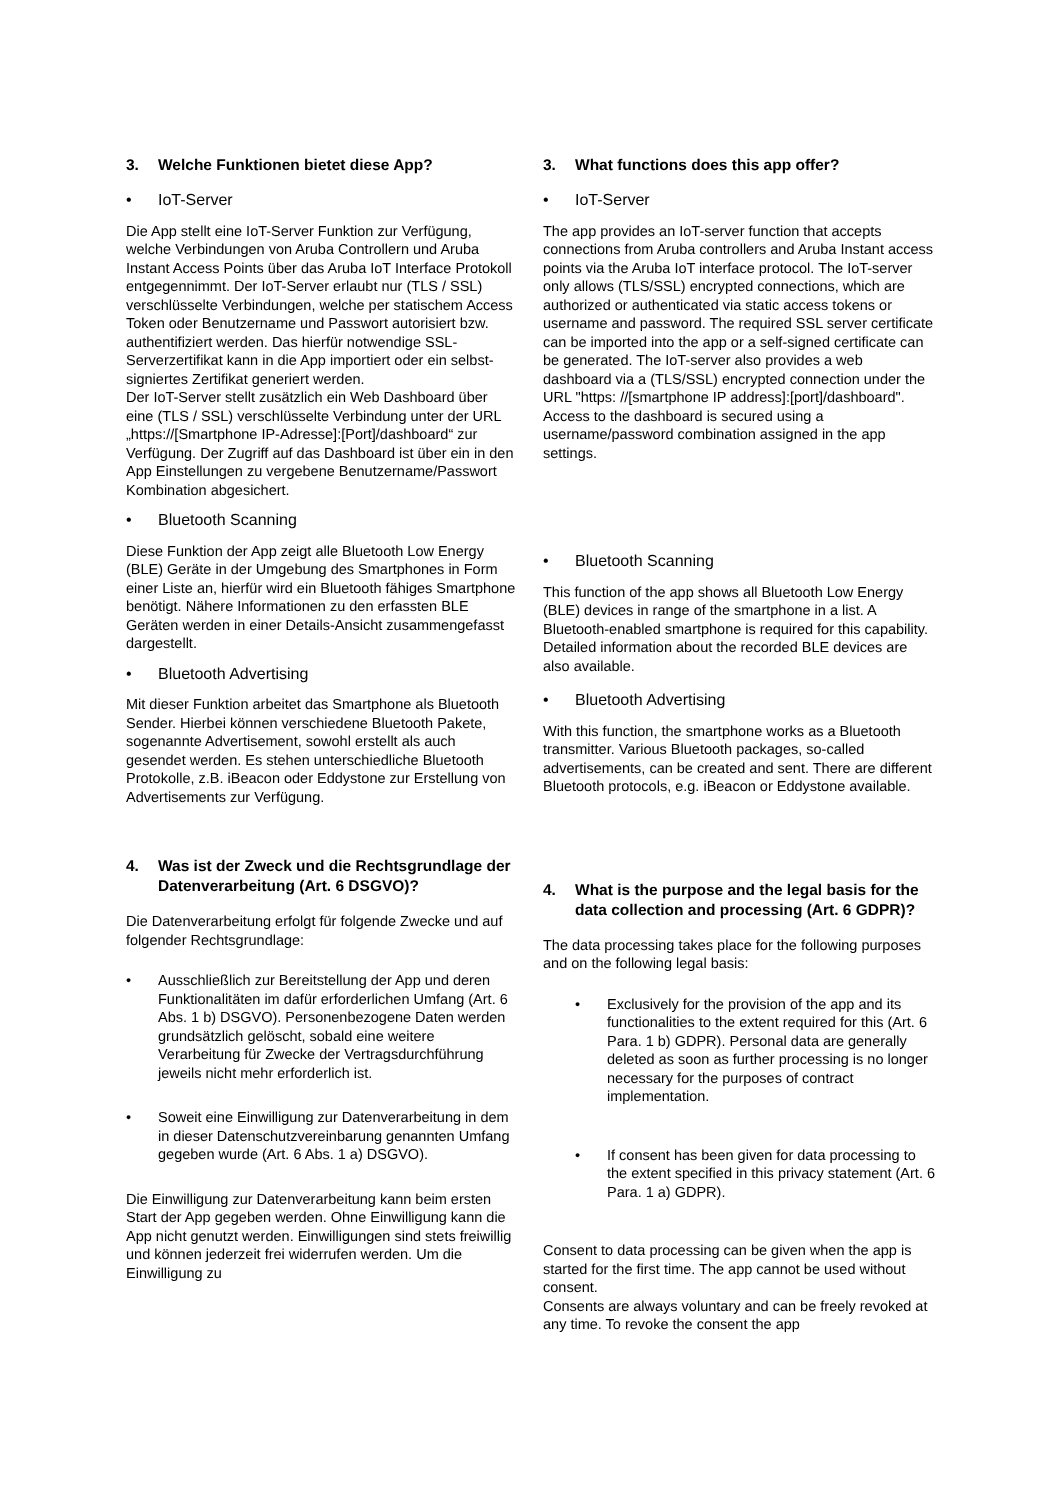3. Welche Funktionen bietet diese App?
• IoT-Server
Die App stellt eine IoT-Server Funktion zur Verfügung, welche Verbindungen von Aruba Controllern und Aruba Instant Access Points über das Aruba IoT Interface Protokoll entgegennimmt. Der IoT-Server erlaubt nur (TLS / SSL) verschlüsselte Verbindungen, welche per statischem Access Token oder Benutzername und Passwort autorisiert bzw. authentifiziert werden. Das hierfür notwendige SSL-Serverzertifikat kann in die App importiert oder ein selbst-signiertes Zertifikat generiert werden.
Der IoT-Server stellt zusätzlich ein Web Dashboard über eine (TLS / SSL) verschlüsselte Verbindung unter der URL „https://[Smartphone IP-Adresse]:[Port]/dashboard“ zur Verfügung. Der Zugriff auf das Dashboard ist über ein in den App Einstellungen zu vergebene Benutzername/Passwort Kombination abgesichert.
• Bluetooth Scanning
Diese Funktion der App zeigt alle Bluetooth Low Energy (BLE) Geräte in der Umgebung des Smartphones in Form einer Liste an, hierfür wird ein Bluetooth fähiges Smartphone benötigt. Nähere Informationen zu den erfassten BLE Geräten werden in einer Details-Ansicht zusammengefasst dargestellt.
• Bluetooth Advertising
Mit dieser Funktion arbeitet das Smartphone als Bluetooth Sender. Hierbei können verschiedene Bluetooth Pakete, sogenannte Advertisement, sowohl erstellt als auch gesendet werden. Es stehen unterschiedliche Bluetooth Protokolle, z.B. iBeacon oder Eddystone zur Erstellung von Advertisements zur Verfügung.
4. Was ist der Zweck und die Rechtsgrundlage der Datenverarbeitung (Art. 6 DSGVO)?
Die Datenverarbeitung erfolgt für folgende Zwecke und auf folgender Rechtsgrundlage:
• Ausschließlich zur Bereitstellung der App und deren Funktionalitäten im dafür erforderlichen Umfang (Art. 6 Abs. 1 b) DSGVO). Personenbezogene Daten werden grundsätzlich gelöscht, sobald eine weitere Verarbeitung für Zwecke der Vertragsdurchführung jeweils nicht mehr erforderlich ist.
• Soweit eine Einwilligung zur Datenverarbeitung in dem in dieser Datenschutzvereinbarung genannten Umfang gegeben wurde (Art. 6 Abs. 1 a) DSGVO).
Die Einwilligung zur Datenverarbeitung kann beim ersten Start der App gegeben werden. Ohne Einwilligung kann die App nicht genutzt werden. Einwilligungen sind stets freiwillig und können jederzeit frei widerrufen werden. Um die Einwilligung zu
3. What functions does this app offer?
• IoT-Server
The app provides an IoT-server function that accepts connections from Aruba controllers and Aruba Instant access points via the Aruba IoT interface protocol. The IoT-server only allows (TLS/SSL) encrypted connections, which are authorized or authenticated via static access tokens or username and password. The required SSL server certificate can be imported into the app or a self-signed certificate can be generated. The IoT-server also provides a web dashboard via a (TLS/SSL) encrypted connection under the URL "https: //[smartphone IP address]:[port]/dashboard". Access to the dashboard is secured using a username/password combination assigned in the app settings.
• Bluetooth Scanning
This function of the app shows all Bluetooth Low Energy (BLE) devices in range of the smartphone in a list. A Bluetooth-enabled smartphone is required for this capability. Detailed information about the recorded BLE devices are also available.
• Bluetooth Advertising
With this function, the smartphone works as a Bluetooth transmitter. Various Bluetooth packages, so-called advertisements, can be created and sent. There are different Bluetooth protocols, e.g. iBeacon or Eddystone available.
4. What is the purpose and the legal basis for the data collection and processing (Art. 6 GDPR)?
The data processing takes place for the following purposes and on the following legal basis:
• Exclusively for the provision of the app and its functionalities to the extent required for this (Art. 6 Para. 1 b) GDPR). Personal data are generally deleted as soon as further processing is no longer necessary for the purposes of contract implementation.
• If consent has been given for data processing to the extent specified in this privacy statement (Art. 6 Para. 1 a) GDPR).
Consent to data processing can be given when the app is started for the first time. The app cannot be used without consent.
Consents are always voluntary and can be freely revoked at any time. To revoke the consent the app